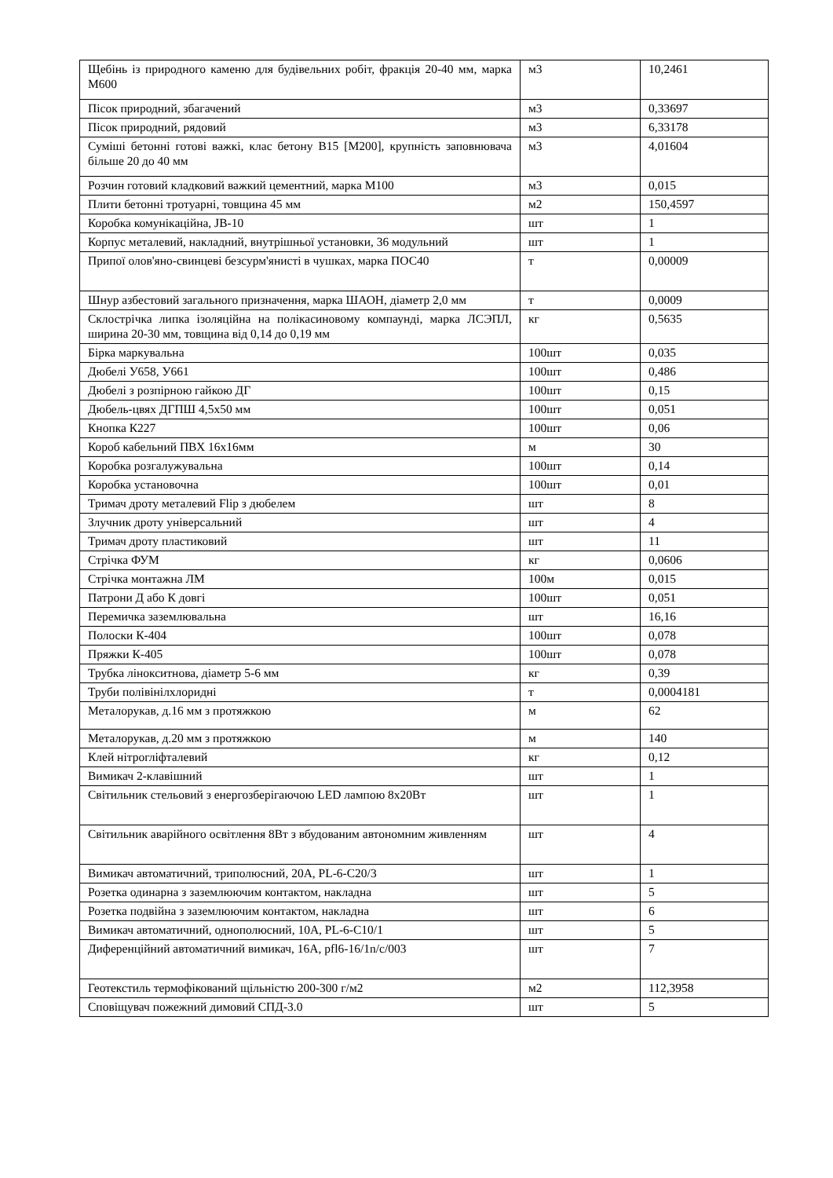| Щебінь із природного каменю для будівельних робіт, фракція 20-40 мм, марка М600 | м3 | 10,2461 |
| Пісок природний, збагачений | м3 | 0,33697 |
| Пісок природний, рядовий | м3 | 6,33178 |
| Суміші бетонні готові важкі, клас бетону В15 [М200], крупність заповнювача більше 20 до 40 мм | м3 | 4,01604 |
| Розчин готовий кладковий важкий цементний, марка М100 | м3 | 0,015 |
| Плити бетонні тротуарні, товщина 45 мм | м2 | 150,4597 |
| Коробка комунікаційна, JB-10 | шт | 1 |
| Корпус металевий, накладний, внутрішньої установки, 36 модульний | шт | 1 |
| Припої олов'яно-свинцеві безсурм'янисті в чушках, марка ПОС40 | т | 0,00009 |
| Шнур азбестовий загального призначення, марка ШАОН, діаметр 2,0 мм | т | 0,0009 |
| Склострічка липка ізоляційна на полікасиновому компаунді, марка ЛСЭПЛ, ширина 20-30 мм, товщина від 0,14 до 0,19 мм | кг | 0,5635 |
| Бірка маркувальна | 100шт | 0,035 |
| Дюбелі У658, У661 | 100шт | 0,486 |
| Дюбелі з розпірною гайкою ДГ | 100шт | 0,15 |
| Дюбель-цвях ДГПШ 4,5х50 мм | 100шт | 0,051 |
| Кнопка К227 | 100шт | 0,06 |
| Короб кабельний ПВХ 16х16мм | м | 30 |
| Коробка розгалужувальна | 100шт | 0,14 |
| Коробка установочна | 100шт | 0,01 |
| Тримач дроту металевий Flip з дюбелем | шт | 8 |
| Злучник дроту універсальний | шт | 4 |
| Тримач дроту пластиковий | шт | 11 |
| Стрічка ФУМ | кг | 0,0606 |
| Стрічка монтажна ЛМ | 100м | 0,015 |
| Патрони Д або К довгі | 100шт | 0,051 |
| Перемичка заземлювальна | шт | 16,16 |
| Полоски К-404 | 100шт | 0,078 |
| Пряжки К-405 | 100шт | 0,078 |
| Трубка лінокситнова, діаметр 5-6 мм | кг | 0,39 |
| Труби полівінілхлоридні | т | 0,0004181 |
| Металорукав, д.16 мм з протяжкою | м | 62 |
| Металорукав, д.20 мм з протяжкою | м | 140 |
| Клей нітрогліфталевий | кг | 0,12 |
| Вимикач 2-клавішний | шт | 1 |
| Світильник стельовий з енергозберігаючою LED лампою 8х20Вт | шт | 1 |
| Світильник аварійного освітлення 8Вт з вбудованим автономним живленням | шт | 4 |
| Вимикач автоматичний, триполюсний, 20А, PL-6-C20/3 | шт | 1 |
| Розетка одинарна з заземлюючим контактом, накладна | шт | 5 |
| Розетка подвійна з заземлюючим контактом, накладна | шт | 6 |
| Вимикач автоматичний, однополюсний, 10А, PL-6-C10/1 | шт | 5 |
| Диференційний автоматичний вимикач, 16А, pfl6-16/1n/c/003 | шт | 7 |
| Геотекстиль термофікований щільністю 200-300 г/м2 | м2 | 112,3958 |
| Сповіщувач пожежний димовий СПД-3.0 | шт | 5 |